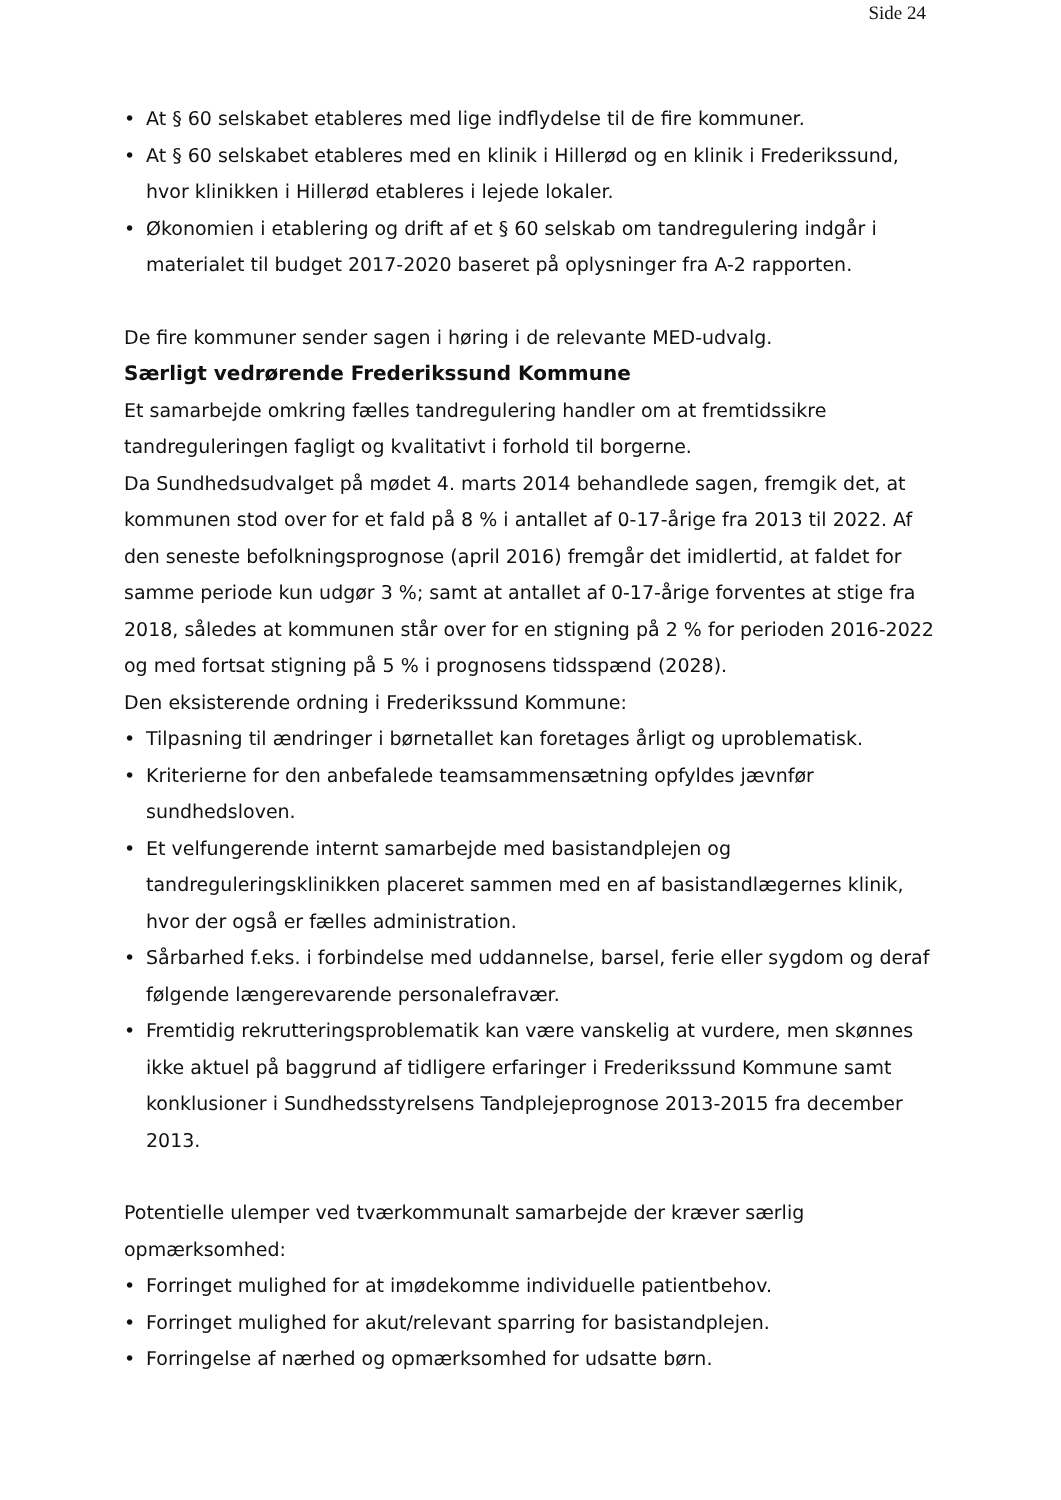Side 24
• At § 60 selskabet etableres med lige indflydelse til de fire kommuner.
• At § 60 selskabet etableres med en klinik i Hillerød og en klinik i Frederikssund, hvor klinikken i Hillerød etableres i lejede lokaler.
• Økonomien i etablering og drift af et § 60 selskab om tandregulering indgår i materialet til budget 2017-2020 baseret på oplysninger fra A-2 rapporten.
De fire kommuner sender sagen i høring i de relevante MED-udvalg.
Særligt vedrørende Frederikssund Kommune
Et samarbejde omkring fælles tandregulering handler om at fremtidssikre tandreguleringen fagligt og kvalitativt i forhold til borgerne.
Da Sundhedsudvalget på mødet 4. marts 2014 behandlede sagen, fremgik det, at kommunen stod over for et fald på 8 % i antallet af 0-17-årige fra 2013 til 2022. Af den seneste befolkningsprognose (april 2016) fremgår det imidlertid, at faldet for samme periode kun udgør 3 %; samt at antallet af 0-17-årige forventes at stige fra 2018, således at kommunen står over for en stigning på 2 % for perioden 2016-2022 og med fortsat stigning på 5 % i prognosens tidsspænd (2028).
Den eksisterende ordning i Frederikssund Kommune:
• Tilpasning til ændringer i børnetallet kan foretages årligt og uproblematisk.
• Kriterierne for den anbefalede teamsammensætning opfyldes jævnfør sundhedsloven.
• Et velfungerende internt samarbejde med basistandplejen og tandreguleringsklinikken placeret sammen med en af basistandlægernes klinik, hvor der også er fælles administration.
• Sårbarhed f.eks. i forbindelse med uddannelse, barsel, ferie eller sygdom og deraf følgende længerevarende personalefravær.
• Fremtidig rekrutteringsproblematik kan være vanskelig at vurdere, men skønnes ikke aktuel på baggrund af tidligere erfaringer i Frederikssund Kommune samt konklusioner i Sundhedsstyrelsens Tandplejeprognose 2013-2015 fra december 2013.
Potentielle ulemper ved tværkommunalt samarbejde der kræver særlig opmærksomhed:
• Forringet mulighed for at imødekomme individuelle patientbehov.
• Forringet mulighed for akut/relevant sparring for basistandplejen.
• Forringelse af nærhed og opmærksomhed for udsatte børn.